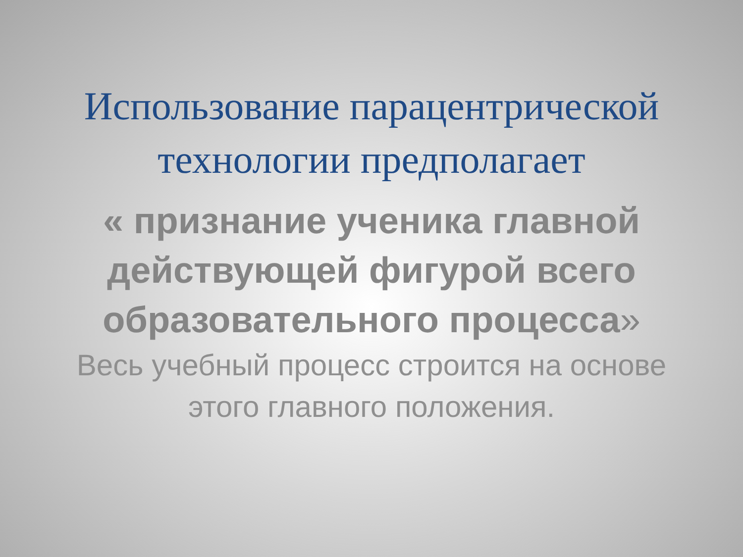Использование парацентрической
технологии предполагает
« признание ученика главной действующей фигурой всего образовательного процесса»
Весь учебный процесс строится на основе этого главного положения.